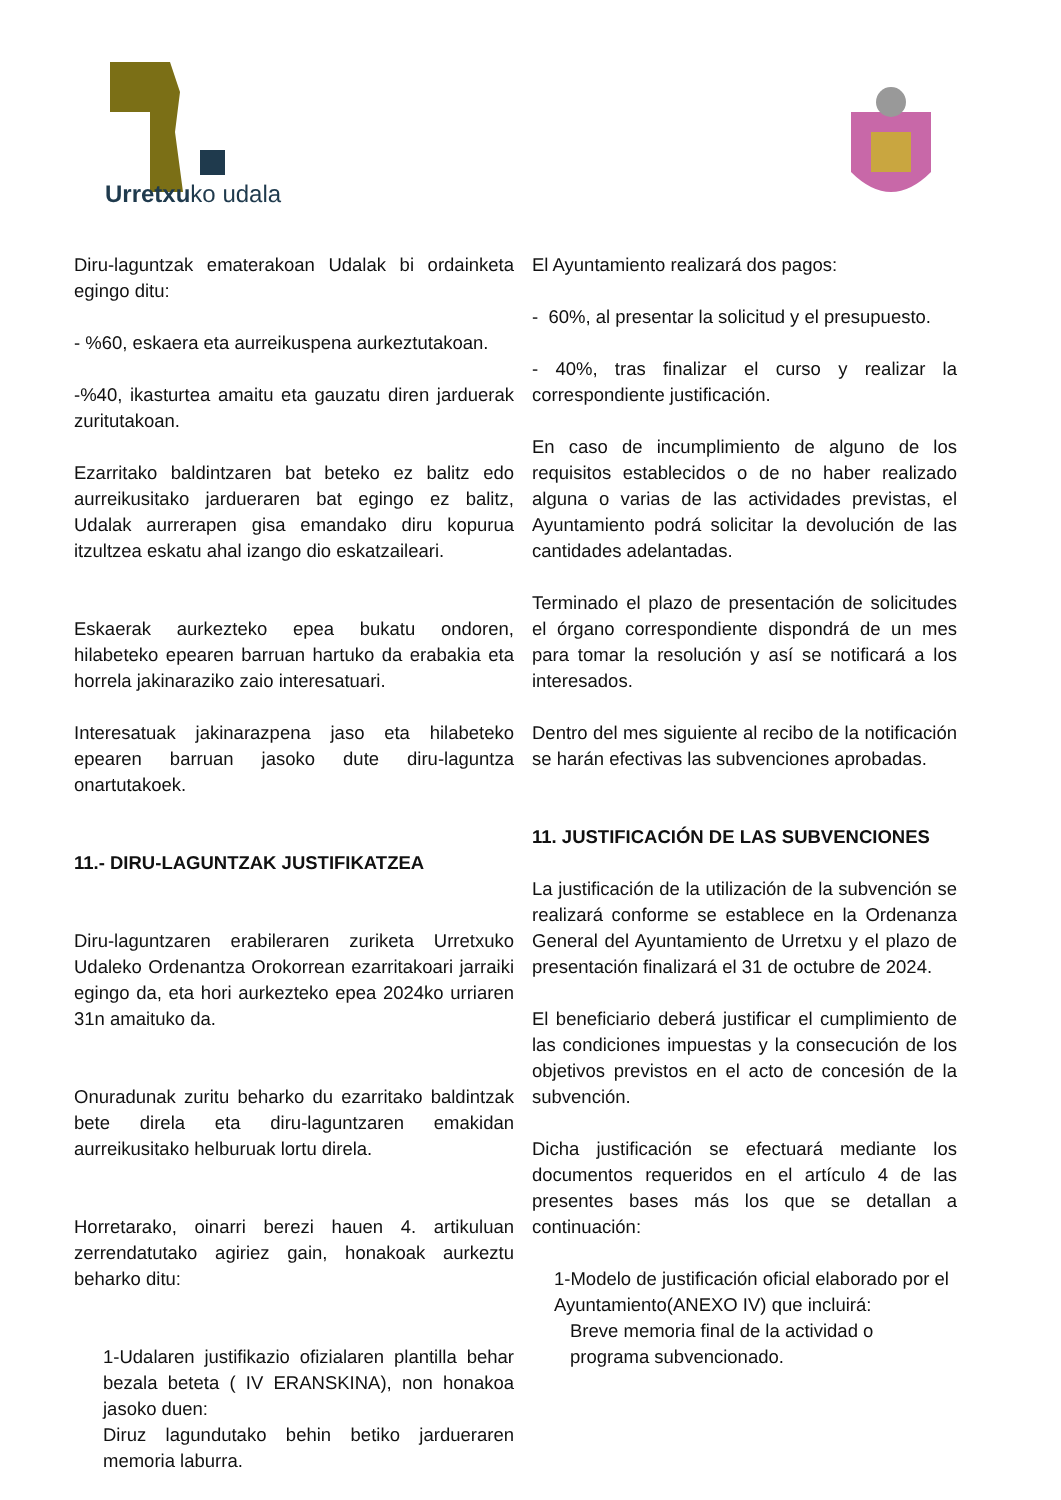Urretxuko udala
Diru-laguntzak ematerakoan Udalak bi ordainketa egingo ditu:
- %60, eskaera eta aurreikuspena aurkeztutakoan.
-%40, ikasturtea amaitu eta gauzatu diren jarduerak zuritutakoan.
Ezarritako baldintzaren bat beteko ez balitz edo aurreikusitako jardueraren bat egingo ez balitz, Udalak aurrerapen gisa emandako diru kopurua itzultzea eskatu ahal izango dio eskatzaileari.
Eskaerak aurkezteko epea bukatu ondoren, hilabeteko epearen barruan hartuko da erabakia eta horrela jakinaraziko zaio interesatuari.
Interesatuak jakinarazpena jaso eta hilabeteko epearen barruan jasoko dute diru-laguntza onartutakoek.
11.- DIRU-LAGUNTZAK JUSTIFIKATZEA
Diru-laguntzaren erabileraren zuriketa Urretxuko Udaleko Ordenantza Orokorrean ezarritakoari jarraiki egingo da, eta hori aurkezteko epea 2024ko urriaren 31n amaituko da.
Onuradunak zuritu beharko du ezarritako baldintzak bete direla eta diru-laguntzaren emakidan aurreikusitako helburuak lortu direla.
Horretarako, oinarri berezi hauen 4. artikuluan zerrendatutako agiriez gain, honakoak aurkeztu beharko ditu:
1-Udalaren justifikazio ofizialaren plantilla behar bezala beteta ( IV ERANSKINA), non honakoa jasoko duen:
Diruz lagundutako behin betiko jardueraren memoria laburra.
El Ayuntamiento realizará dos pagos:
- 60%, al presentar la solicitud y el presupuesto.
- 40%, tras finalizar el curso y realizar la correspondiente justificación.
En caso de incumplimiento de alguno de los requisitos establecidos o de no haber realizado alguna o varias de las actividades previstas, el Ayuntamiento podrá solicitar la devolución de las cantidades adelantadas.
Terminado el plazo de presentación de solicitudes el órgano correspondiente dispondrá de un mes para tomar la resolución y así se notificará a los interesados.
Dentro del mes siguiente al recibo de la notificación se harán efectivas las subvenciones aprobadas.
11. JUSTIFICACIÓN DE LAS SUBVENCIONES
La justificación de la utilización de la subvención se realizará conforme se establece en la Ordenanza General del Ayuntamiento de Urretxu y el plazo de presentación finalizará el 31 de octubre de 2024.
El beneficiario deberá justificar el cumplimiento de las condiciones impuestas y la consecución de los objetivos previstos en el acto de concesión de la subvención.
Dicha justificación se efectuará mediante los documentos requeridos en el artículo 4 de las presentes bases más los que se detallan a continuación:
1-Modelo de justificación oficial elaborado por el Ayuntamiento(ANEXO IV) que incluirá:
Breve memoria final de la actividad o
programa subvencionado.